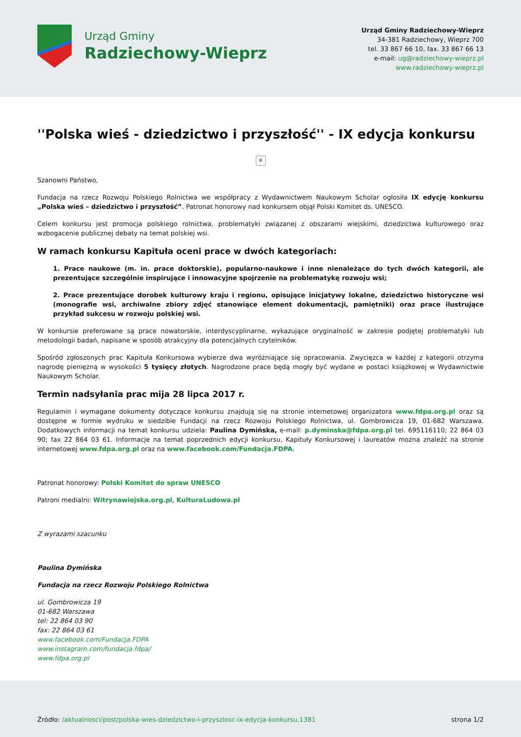Urząd Gminy
Radziechowy-Wieprz
Urząd Gminy Radziechowy-Wieprz
34-381 Radziechowy, Wieprz 700
tel. 33 867 66 10, fax. 33 867 66 13
e-mail: ug@radziechowy-wieprz.pl
www.radziechowy-wieprz.pl
''Polska wieś - dziedzictwo i przyszłość'' - IX edycja konkursu
✕
Szanowni Państwo,
Fundacja na rzecz Rozwoju Polskiego Rolnictwa we współpracy z Wydawnictwem Naukowym Scholar ogłosiła IX edycję konkursu „Polska wieś – dziedzictwo i przyszłość”. Patronat honorowy nad konkursem objął Polski Komitet ds. UNESCO.
Celem konkursu jest promocja polskiego rolnictwa, problematyki związanej z obszarami wiejskimi, dziedzictwa kulturowego oraz wzbogacenie publicznej debaty na temat polskiej wsi.
W ramach konkursu Kapituła oceni prace w dwóch kategoriach:
1. Prace naukowe (m. in. prace doktorskie), popularno-naukowe i inne nienależące do tych dwóch kategorii, ale prezentujące szczególnie inspirujące i innowacyjne spojrzenie na problematykę rozwoju wsi;
2. Prace prezentujące dorobek kulturowy kraju i regionu, opisujące inicjatywy lokalne, dziedzictwo historyczne wsi (monografie wsi, archiwalne zbiory zdjęć stanowiące element dokumentacji, pamiętniki) oraz prace ilustrujące przykład sukcesu w rozwoju polskiej wsi.
W konkursie preferowane są prace nowatorskie, interdyscyplinarne, wykazujące oryginalność w zakresie podjętej problematyki lub metodologii badań, napisane w sposób atrakcyjny dla potencjalnych czytelników.
Spośród zgłoszonych prac Kapituła Konkursowa wybierze dwa wyróżniające się opracowania. Zwycięzca w każdej z kategorii otrzyma nagrodę pieniężną w wysokości 5 tysięcy złotych. Nagrodzone prace będą mogły być wydane w postaci książkowej w Wydawnictwie Naukowym Scholar.
Termin nadsyłania prac mija 28 lipca 2017 r.
Regulamin i wymagane dokumenty dotyczące konkursu znajdują się na stronie internetowej organizatora www.fdpa.org.pl oraz są dostępne w formie wydruku w siedzibie Fundacji na rzecz Rozwoju Polskiego Rolnictwa, ul. Gombrowicza 19, 01-682 Warszawa. Dodatkowych informacji na temat konkursu udziela: Paulina Dymińska, e-mail: p.dyminska@fdpa.org.pl tel. 695116110; 22 864 03 90; fax 22 864 03 61. Informacje na temat poprzednich edycji konkursu, Kapituły Konkursowej i laureatów można znaleźć na stronie internetowej www.fdpa.org.pl oraz na www.facebook.com/Fundacja.FDPA.
Patronat honorowy: Polski Komitet do spraw UNESCO
Patroni medialni: Witrynawiejska.org.pl, KulturaLudowa.pl
Z wyrazami szacunku
Paulina Dymińska
Fundacja na rzecz Rozwoju Polskiego Rolnictwa
ul. Gombrowicza 19
01-682 Warszawa
tel: 22 864 03 90
fax: 22 864 03 61
www.facebook.com/Fundacja.FDPA
www.instagram.com/fundacja.fdpa/
www.fdpa.org.pl
Źródło: /aktualnosci/post/polska-wies-dziedzictwo-i-przyszlosc-ix-edycja-konkursu,1381
strona 1/2